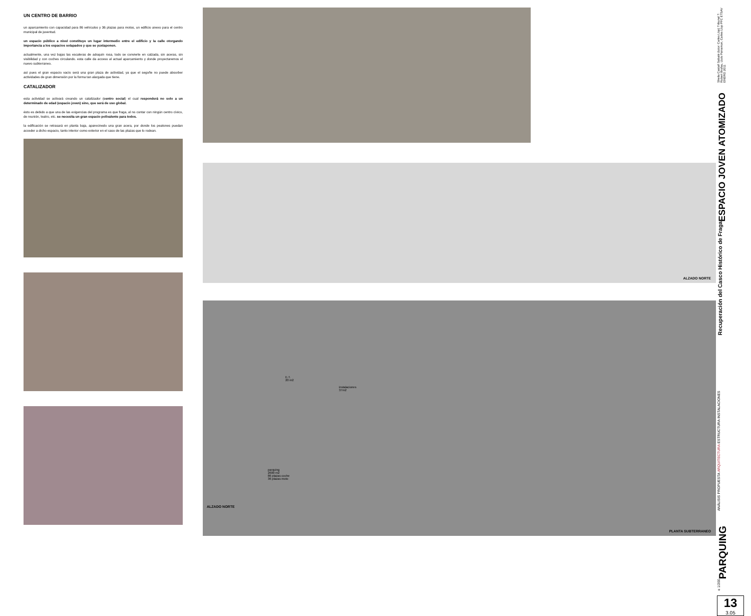UN CENTRO DE BARRIO
un aparcamiento con capacidad para 86 vehículos y 36 plazas para motos, un edificio anexo para el centro municipal de juventud.
un espacio público a nivel constituye un lugar intermedio entre el edificio y la calle otorgando importancia a los espacios solapados y que se yuxtaponen.
actualmente, una vez bajas las escaleras de adoquín rosa, todo se convierte en calzada, sin aceras, sin visibilidad y con coches circulando. esta calle da acceso al actual aparcamiento y donde proyectaremos el nuevo subterraneo.
así pues el gran espacio vacío será una gran plaza de actividad, ya que el segoñe no puede absorber actividades de gran dimensión por la forma tan alargada que tiene.
CATALIZADOR
esta actividad se activará creando un catalizador (centro social) el cual responderá no solo a un determinado de edad (espacio joven) sino, que será de uso global.
ésto es debido a que una de las exigencias del programa es que fraga, al no contar con ningún centro cívico, de reunión, teatro, etc. se necesita un gran espacio polivalente para todos.
la edificación se retrasará en planta baja, aparecinedo una gran acera, por donde los peatones puedan acceder a dicho espacio, tanto interior como exterior en el caso de las plazas que lo rodean.
ALZADO NORTE
E.T.
20 m2
instalaciones
37m2
parquing
2600 m2
86 plazas coche
36 plazas moto
ALZADO NORTE
PLANTA SUBTERRANEO
Sheila Castañ Sabaté (tutor: Carles Llop) Tribunal 7: Robert Brufau, Lluís Parramon, Carles Llop PFC ETSAV ENERO 2011
ESPACIO JOVEN ATOMIZADO
Recuperación del Casco Histórico de Fraga
ANÁLISIS PROPUESTA ARQUITECTURA ESTRUCTURA INSTALACIONES
PARQUING
e 1/200
13
3.05